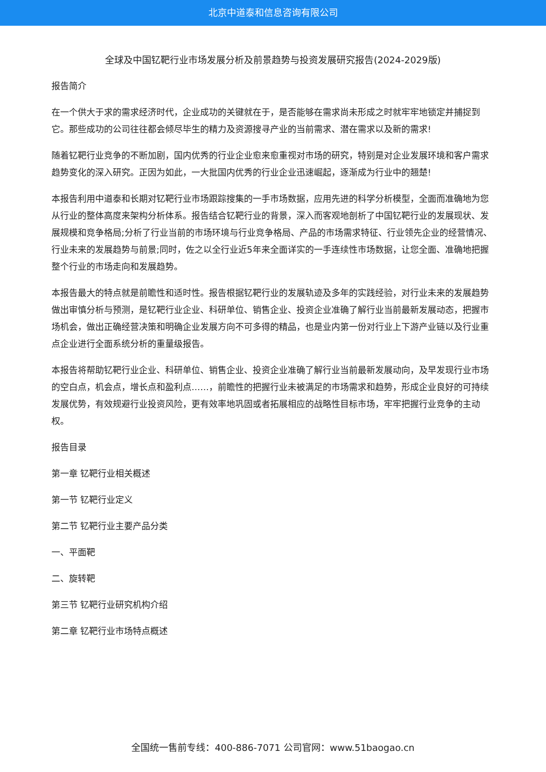北京中道泰和信息咨询有限公司
全球及中国钇靶行业市场发展分析及前景趋势与投资发展研究报告(2024-2029版)
报告简介
在一个供大于求的需求经济时代，企业成功的关键就在于，是否能够在需求尚未形成之时就牢牢地锁定并捕捉到它。那些成功的公司往往都会倾尽毕生的精力及资源搜寻产业的当前需求、潜在需求以及新的需求!
随着钇靶行业竞争的不断加剧，国内优秀的行业企业愈来愈重视对市场的研究，特别是对企业发展环境和客户需求趋势变化的深入研究。正因为如此，一大批国内优秀的行业企业迅速崛起，逐渐成为行业中的翘楚!
本报告利用中道泰和长期对钇靶行业市场跟踪搜集的一手市场数据，应用先进的科学分析模型，全面而准确地为您从行业的整体高度来架构分析体系。报告结合钇靶行业的背景，深入而客观地剖析了中国钇靶行业的发展现状、发展规模和竞争格局;分析了行业当前的市场环境与行业竞争格局、产品的市场需求特征、行业领先企业的经营情况、行业未来的发展趋势与前景;同时，佐之以全行业近5年来全面详实的一手连续性市场数据，让您全面、准确地把握整个行业的市场走向和发展趋势。
本报告最大的特点就是前瞻性和适时性。报告根据钇靶行业的发展轨迹及多年的实践经验，对行业未来的发展趋势做出审慎分析与预测，是钇靶行业企业、科研单位、销售企业、投资企业准确了解行业当前最新发展动态，把握市场机会，做出正确经营决策和明确企业发展方向不可多得的精品，也是业内第一份对行业上下游产业链以及行业重点企业进行全面系统分析的重量级报告。
本报告将帮助钇靶行业企业、科研单位、销售企业、投资企业准确了解行业当前最新发展动向，及早发现行业市场的空白点，机会点，增长点和盈利点……，前瞻性的把握行业未被满足的市场需求和趋势，形成企业良好的可持续发展优势，有效规避行业投资风险，更有效率地巩固或者拓展相应的战略性目标市场，牢牢把握行业竞争的主动权。
报告目录
第一章 钇靶行业相关概述
第一节 钇靶行业定义
第二节 钇靶行业主要产品分类
一、平面靶
二、旋转靶
第三节 钇靶行业研究机构介绍
第二章 钇靶行业市场特点概述
全国统一售前专线：400-886-7071 公司官网：www.51baogao.cn